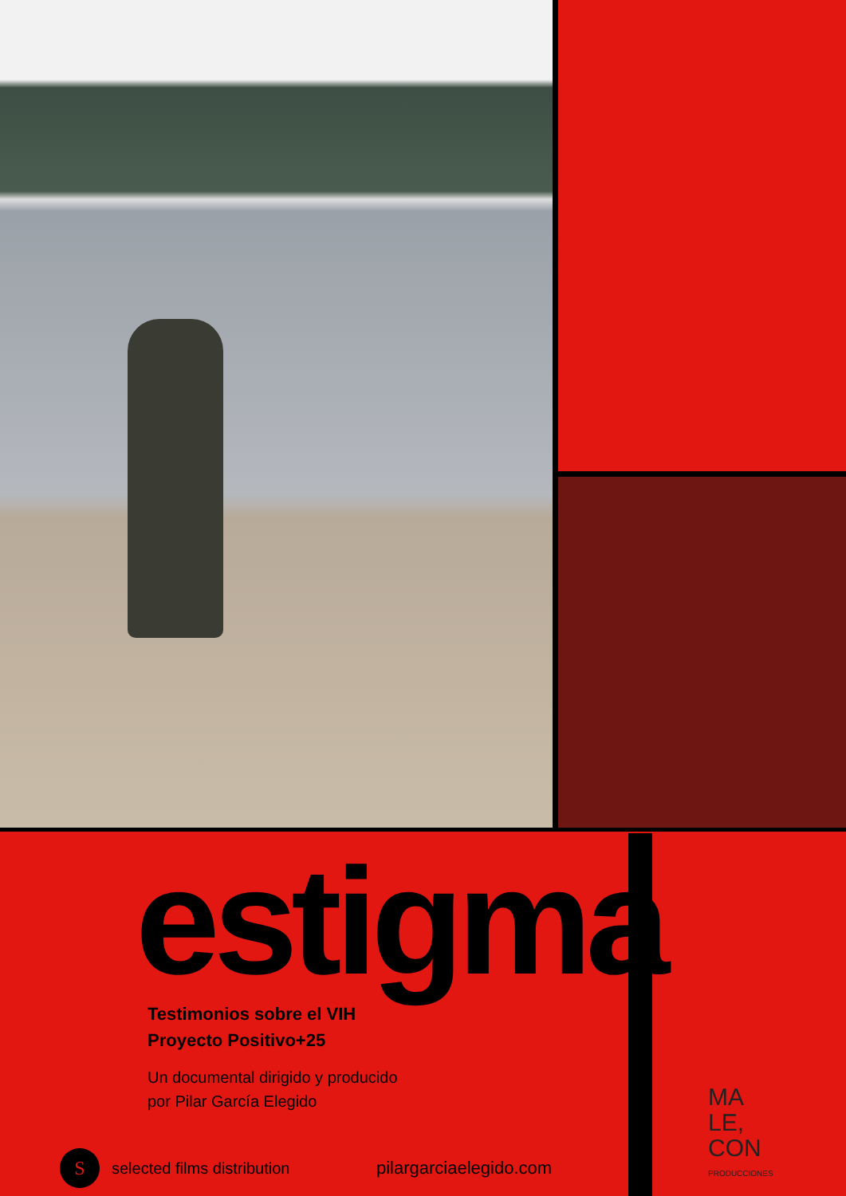estigma
Testimonios sobre el VIH
Proyecto Positivo+25
Un documental dirigido y producido
por Pilar García Elegido
MA
LE,
CON
PRODUCCIONES
S
selected films distribution
pilargarciaelegido.com